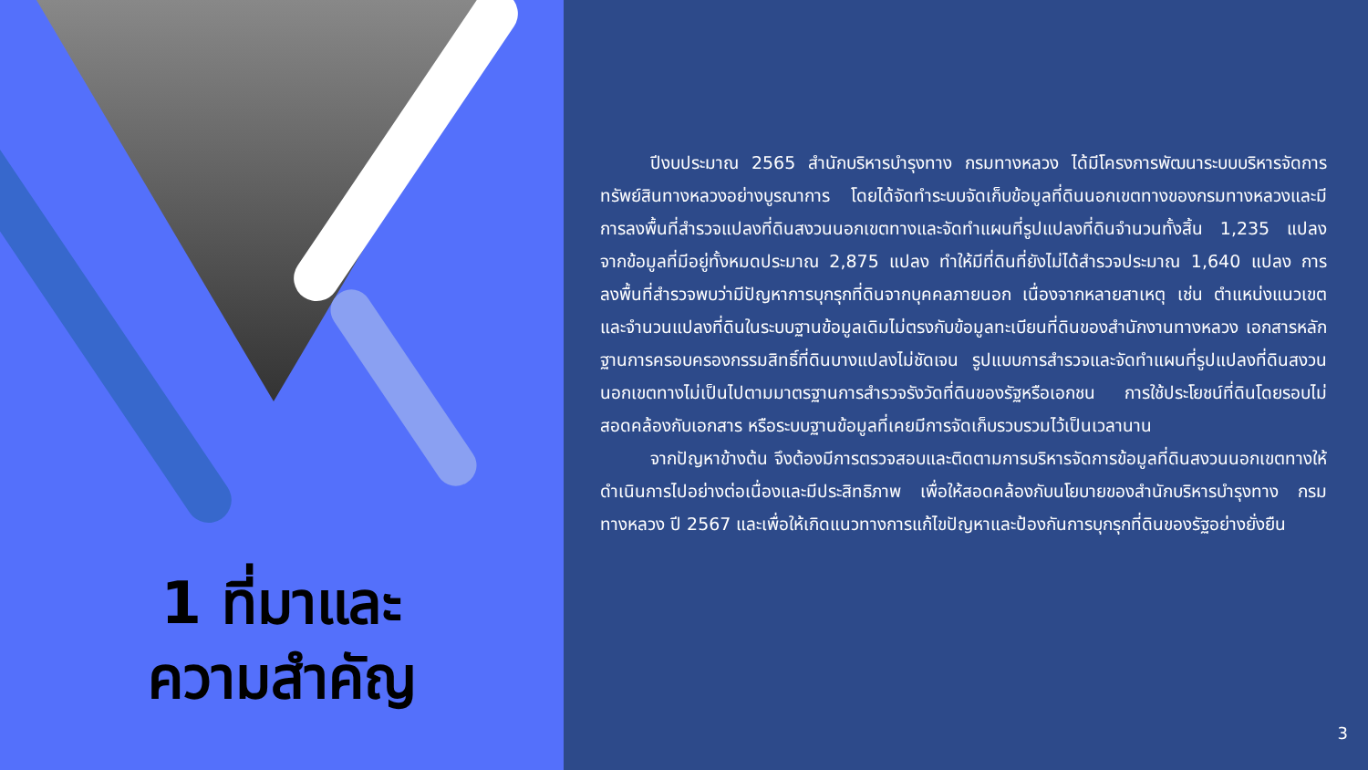1 ที่มาและ
ความสำคัญ
ปีงบประมาณ 2565 สำนักบริหารบำรุงทาง กรมทางหลวง ได้มีโครงการพัฒนาระบบบริหารจัดการทรัพย์สินทางหลวงอย่างบูรณาการ โดยได้จัดทำระบบจัดเก็บข้อมูลที่ดินนอกเขตทางของกรมทางหลวงและมีการลงพื้นที่สำรวจแปลงที่ดินสงวนนอกเขตทางและจัดทำแผนที่รูปแปลงที่ดินจำนวนทั้งสิ้น 1,235 แปลง จากข้อมูลที่มีอยู่ทั้งหมดประมาณ 2,875 แปลง ทำให้มีที่ดินที่ยังไม่ได้สำรวจประมาณ 1,640 แปลง การลงพื้นที่สำรวจพบว่ามีปัญหาการบุกรุกที่ดินจากบุคคลภายนอก เนื่องจากหลายสาเหตุ เช่น ตำแหน่งแนวเขตและจำนวนแปลงที่ดินในระบบฐานข้อมูลเดิมไม่ตรงกับข้อมูลทะเบียนที่ดินของสำนักงานทางหลวง เอกสารหลักฐานการครอบครองกรรมสิทธิ์ที่ดินบางแปลงไม่ชัดเจน รูปแบบการสำรวจและจัดทำแผนที่รูปแปลงที่ดินสงวนนอกเขตทางไม่เป็นไปตามมาตรฐานการสำรวจรังวัดที่ดินของรัฐหรือเอกชน การใช้ประโยชน์ที่ดินโดยรอบไม่สอดคล้องกับเอกสาร หรือระบบฐานข้อมูลที่เคยมีการจัดเก็บรวบรวมไว้เป็นเวลานาน
จากปัญหาข้างต้น จึงต้องมีการตรวจสอบและติดตามการบริหารจัดการข้อมูลที่ดินสงวนนอกเขตทางให้ดำเนินการไปอย่างต่อเนื่องและมีประสิทธิภาพ เพื่อให้สอดคล้องกับนโยบายของสำนักบริหารบำรุงทาง กรมทางหลวง ปี 2567 และเพื่อให้เกิดแนวทางการแก้ไขปัญหาและป้องกันการบุกรุกที่ดินของรัฐอย่างยั่งยืน
3